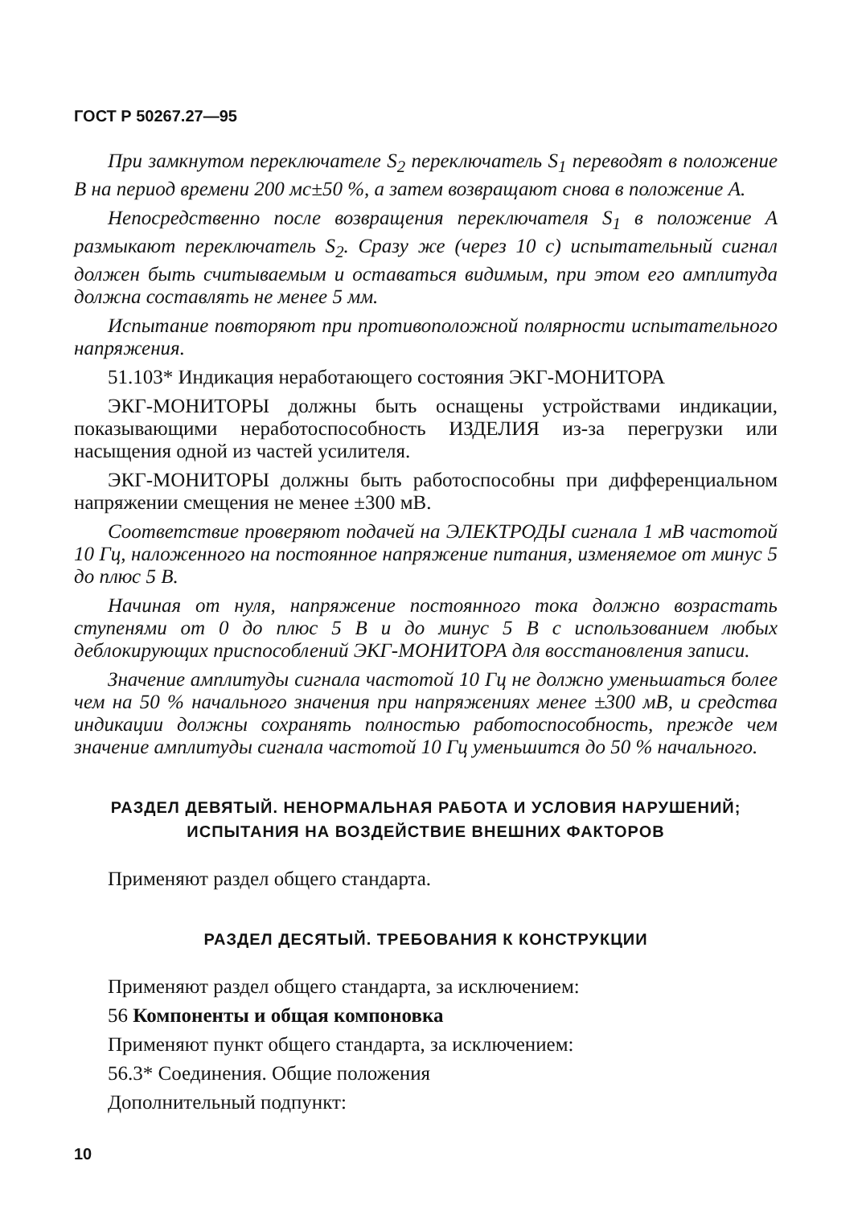ГОСТ Р 50267.27—95
При замкнутом переключателе S<sub>2</sub> переключатель S<sub>1</sub> переводят в положение В на период времени 200 мс±50 %, а затем возвращают снова в положение А.
Непосредственно после возвращения переключателя S<sub>1</sub> в положение А размыкают переключатель S<sub>2</sub>. Сразу же (через 10 с) испытательный сигнал должен быть считываемым и оставаться видимым, при этом его амплитуда должна составлять не менее 5 мм.
Испытание повторяют при противоположной полярности испытательного напряжения.
51.103* Индикация неработающего состояния ЭКГ-МОНИТОРА
ЭКГ-МОНИТОРЫ должны быть оснащены устройствами индикации, показывающими неработоспособность ИЗДЕЛИЯ из-за перегрузки или насыщения одной из частей усилителя.
ЭКГ-МОНИТОРЫ должны быть работоспособны при дифференциальном напряжении смещения не менее ±300 мВ.
Соответствие проверяют подачей на ЭЛЕКТРОДЫ сигнала 1 мВ частотой 10 Гц, наложенного на постоянное напряжение питания, изменяемое от минус 5 до плюс 5 В.
Начиная от нуля, напряжение постоянного тока должно возрастать ступенями от 0 до плюс 5 В и до минус 5 В с использованием любых деблокирующих приспособлений ЭКГ-МОНИТОРА для восстановления записи.
Значение амплитуды сигнала частотой 10 Гц не должно уменьшаться более чем на 50 % начального значения при напряжениях менее ±300 мВ, и средства индикации должны сохранять полностью работоспособность, прежде чем значение амплитуды сигнала частотой 10 Гц уменьшится до 50 % начального.
РАЗДЕЛ ДЕВЯТЫЙ. НЕНОРМАЛЬНАЯ РАБОТА И УСЛОВИЯ НАРУШЕНИЙ; ИСПЫТАНИЯ НА ВОЗДЕЙСТВИЕ ВНЕШНИХ ФАКТОРОВ
Применяют раздел общего стандарта.
РАЗДЕЛ ДЕСЯТЫЙ. ТРЕБОВАНИЯ К КОНСТРУКЦИИ
Применяют раздел общего стандарта, за исключением:
56 Компоненты и общая компоновка
Применяют пункт общего стандарта, за исключением:
56.3* Соединения. Общие положения
Дополнительный подпункт:
10